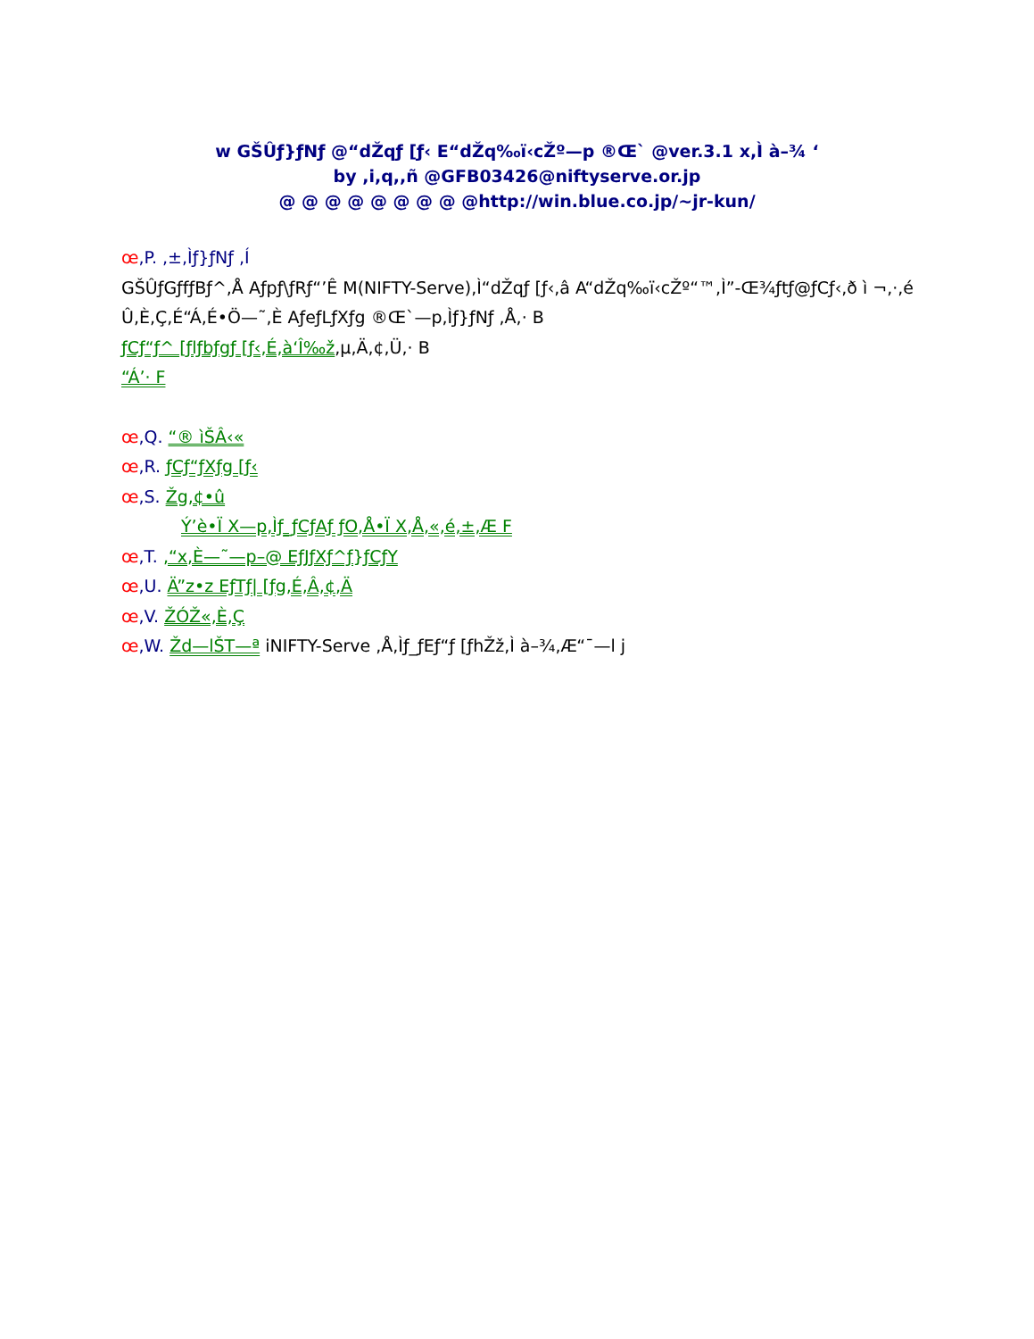w GŠÛƒ}ƒNƒ @“dŽqƒ [ƒ‹ E“dŽq‰ï‹cŽº—p ®Œ` @ver.3.1 x,Ì à–¾ ‘
by ,i,q,,ñ @GFB03426@niftyserve.or.jp
@ @ @ @ @ @ @ @ @http://win.blue.co.jp/~jr-kun/
œ,P. ,±,Ìƒ}ƒNƒ ,Í
GŠÛƒGƒfƒBƒ^,Å Aƒpƒ\ƒRƒ“’Ê M(NIFTY-Serve),Ì“dŽqƒ [ƒ‹,â A“dŽq‰ï‹cŽº“™,Ì”-Œ¾ƒtƒ@ƒCƒ‹,ð ì ¬,·,é Û,È,Ç,É“Á,É•Ö—˜,È AƒeƒLƒXƒg ®Œ`—p,Ìƒ}ƒNƒ ,Å,· B
ƒCƒ“ƒ^ [ƒlƒbƒgƒ [ƒ‹,É,à‘Î‰ž,µ,Ä,¢,Ü,· B
“Á’· F
œ,Q. “® ìŠÂ‹«
œ,R. ƒCƒ“ƒXƒg [ƒ‹
œ,S. Žg,¢•û
Ý’è•Ï X—p,Ìƒ_ƒCƒAƒ ƒO,Å•Ï X,Å,«,é,±,Æ F
œ,T. ,“x,È—˜—p–@ EƒJƒXƒ^ƒ}ƒCƒY
œ,U. Ä”z•z EƒTƒ| [ƒg,É,Â,¢,Ä
œ,V. ŽÓŽ«,È,Ç
œ,W. Žd—lŠT—ª iNIFTY-Serve ,Å,Ìƒ_ƒEƒ“ƒ [ƒhŽž,Ì à–¾,Æ“¯—l j